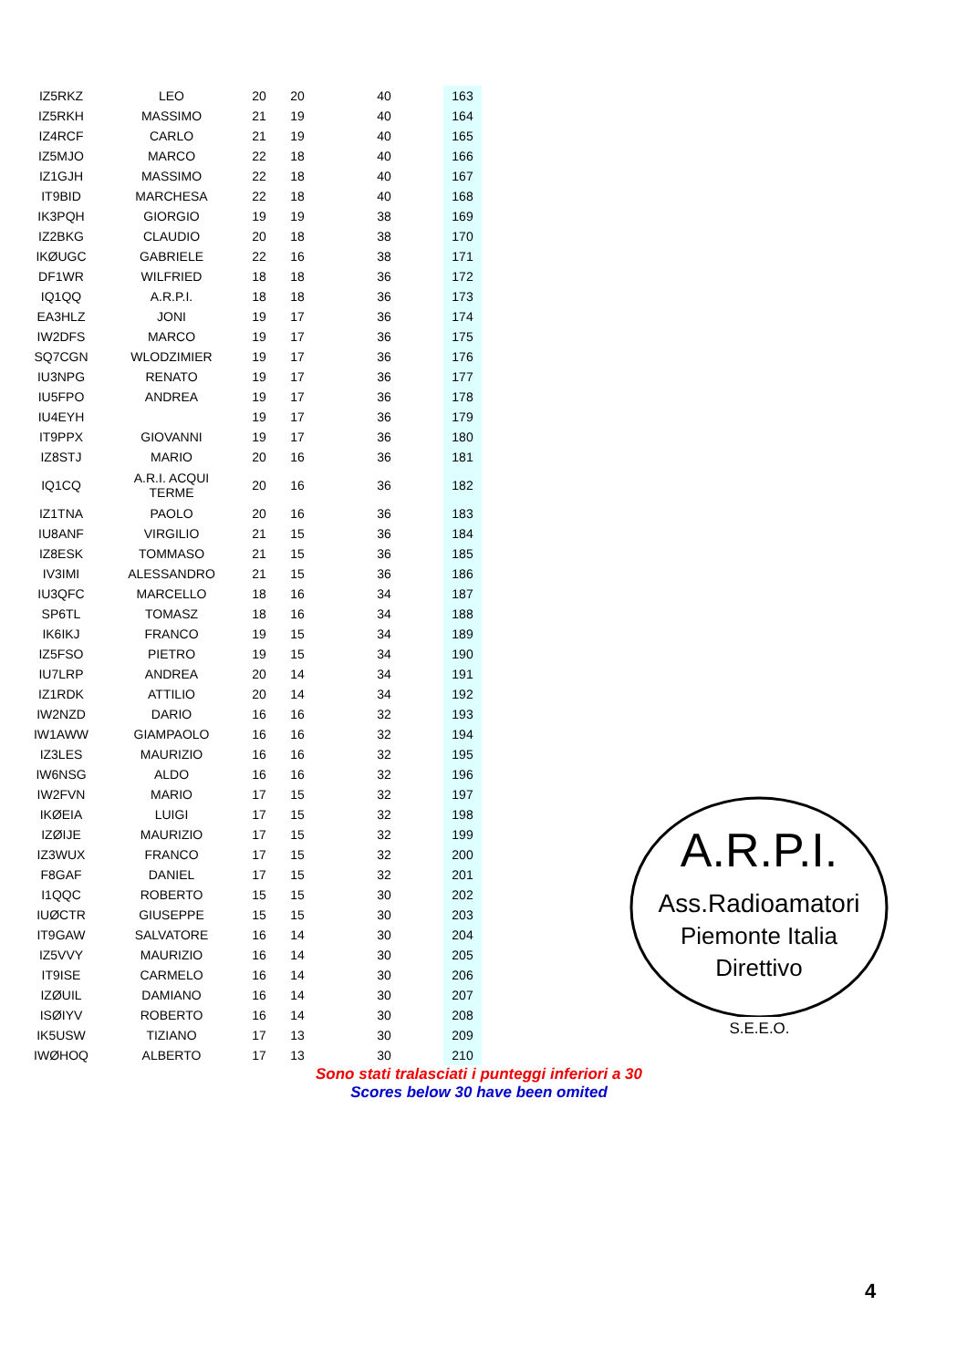| IZ5RKZ | LEO | 20 | 20 | 40 | 163 |
| IZ5RKH | MASSIMO | 21 | 19 | 40 | 164 |
| IZ4RCF | CARLO | 21 | 19 | 40 | 165 |
| IZ5MJO | MARCO | 22 | 18 | 40 | 166 |
| IZ1GJH | MASSIMO | 22 | 18 | 40 | 167 |
| IT9BID | MARCHESA | 22 | 18 | 40 | 168 |
| IK3PQH | GIORGIO | 19 | 19 | 38 | 169 |
| IZ2BKG | CLAUDIO | 20 | 18 | 38 | 170 |
| IKØUGC | GABRIELE | 22 | 16 | 38 | 171 |
| DF1WR | WILFRIED | 18 | 18 | 36 | 172 |
| IQ1QQ | A.R.P.I. | 18 | 18 | 36 | 173 |
| EA3HLZ | JONI | 19 | 17 | 36 | 174 |
| IW2DFS | MARCO | 19 | 17 | 36 | 175 |
| SQ7CGN | WLODZIMIER | 19 | 17 | 36 | 176 |
| IU3NPG | RENATO | 19 | 17 | 36 | 177 |
| IU5FPO | ANDREA | 19 | 17 | 36 | 178 |
| IU4EYH | | 19 | 17 | 36 | 179 |
| IT9PPX | GIOVANNI | 19 | 17 | 36 | 180 |
| IZ8STJ | MARIO | 20 | 16 | 36 | 181 |
| IQ1CQ | A.R.I. ACQUI TERME | 20 | 16 | 36 | 182 |
| IZ1TNA | PAOLO | 20 | 16 | 36 | 183 |
| IU8ANF | VIRGILIO | 21 | 15 | 36 | 184 |
| IZ8ESK | TOMMASO | 21 | 15 | 36 | 185 |
| IV3IMI | ALESSANDRO | 21 | 15 | 36 | 186 |
| IU3QFC | MARCELLO | 18 | 16 | 34 | 187 |
| SP6TL | TOMASZ | 18 | 16 | 34 | 188 |
| IK6IKJ | FRANCO | 19 | 15 | 34 | 189 |
| IZ5FSO | PIETRO | 19 | 15 | 34 | 190 |
| IU7LRP | ANDREA | 20 | 14 | 34 | 191 |
| IZ1RDK | ATTILIO | 20 | 14 | 34 | 192 |
| IW2NZD | DARIO | 16 | 16 | 32 | 193 |
| IW1AWW | GIAMPAOLO | 16 | 16 | 32 | 194 |
| IZ3LES | MAURIZIO | 16 | 16 | 32 | 195 |
| IW6NSG | ALDO | 16 | 16 | 32 | 196 |
| IW2FVN | MARIO | 17 | 15 | 32 | 197 |
| IKØEIA | LUIGI | 17 | 15 | 32 | 198 |
| IZØIJE | MAURIZIO | 17 | 15 | 32 | 199 |
| IZ3WUX | FRANCO | 17 | 15 | 32 | 200 |
| F8GAF | DANIEL | 17 | 15 | 32 | 201 |
| I1QQC | ROBERTO | 15 | 15 | 30 | 202 |
| IUØCTR | GIUSEPPE | 15 | 15 | 30 | 203 |
| IT9GAW | SALVATORE | 16 | 14 | 30 | 204 |
| IZ5VVY | MAURIZIO | 16 | 14 | 30 | 205 |
| IT9ISE | CARMELO | 16 | 14 | 30 | 206 |
| IZØUIL | DAMIANO | 16 | 14 | 30 | 207 |
| ISØIYV | ROBERTO | 16 | 14 | 30 | 208 |
| IK5USW | TIZIANO | 17 | 13 | 30 | 209 |
| IWØHOQ | ALBERTO | 17 | 13 | 30 | 210 |
Sono stati tralasciati i punteggi inferiori a 30
Scores below 30 have been omited
A.R.P.I.
Ass.Radioamatori
Piemonte Italia
Direttivo
S.E.E.O.
4